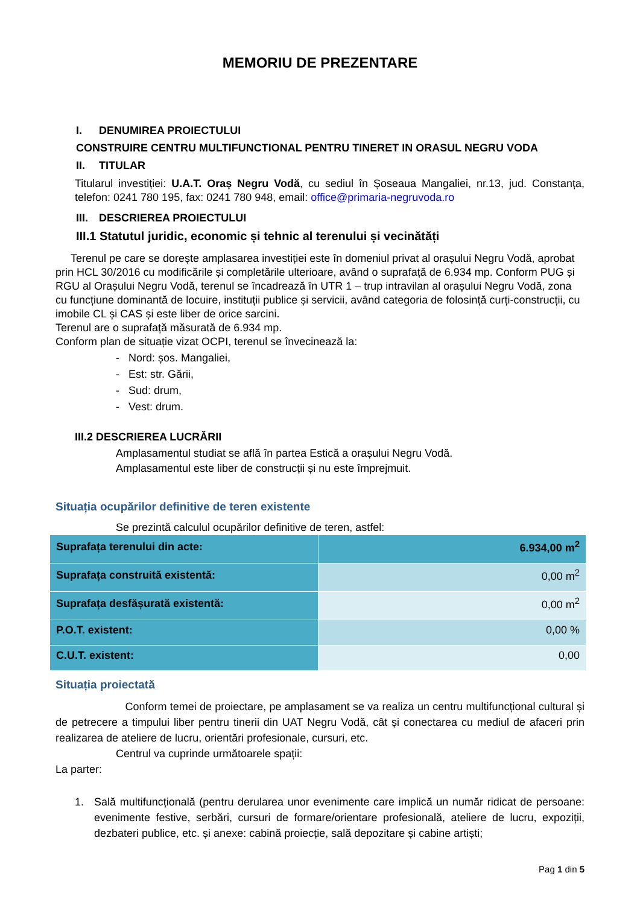MEMORIU DE PREZENTARE
I. DENUMIREA PROIECTULUI
CONSTRUIRE CENTRU MULTIFUNCTIONAL PENTRU TINERET IN ORASUL NEGRU VODA
II. TITULAR
Titularul investiției: U.A.T. Oraș Negru Vodă, cu sediul în Șoseaua Mangaliei, nr.13, jud. Constanța, telefon: 0241 780 195, fax: 0241 780 948, email: office@primaria-negruvoda.ro
III. DESCRIEREA PROIECTULUI
III.1 Statutul juridic, economic și tehnic al terenului și vecinătăți
Terenul pe care se dorește amplasarea investiției este în domeniul privat al orașului Negru Vodă, aprobat prin HCL 30/2016 cu modificările și completările ulterioare, având o suprafață de 6.934 mp. Conform PUG și RGU al Orașului Negru Vodă, terenul se încadrează în UTR 1 – trup intravilan al orașului Negru Vodă, zona cu funcțiune dominantă de locuire, instituții publice și servicii, având categoria de folosință curți-construcții, cu imobile CL și CAS și este liber de orice sarcini.
Terenul are o suprafață măsurată de 6.934 mp.
Conform plan de situație vizat OCPI, terenul se învecinează la:
- Nord: șos. Mangaliei,
- Est: str. Gării,
- Sud: drum,
- Vest: drum.
III.2 DESCRIEREA LUCRĂRII
Amplasamentul studiat se află în partea Estică a orașului Negru Vodă.
Amplasamentul este liber de construcții și nu este împrejmuit.
Situația ocupărilor definitive de teren existente
Se prezintă calculul ocupărilor definitive de teren, astfel:
| Suprafața terenului din acte: | 6.934,00 m<sup>2</sup> |
| Suprafața construită existentă: | 0,00 m<sup>2</sup> |
| Suprafața desfășurată existentă: | 0,00 m<sup>2</sup> |
| P.O.T. existent: | 0,00 % |
| C.U.T. existent: | 0,00 |
Situația proiectată
Conform temei de proiectare, pe amplasament se va realiza un centru multifuncțional cultural și de petrecere a timpului liber pentru tinerii din UAT Negru Vodă, cât și conectarea cu mediul de afaceri prin realizarea de ateliere de lucru, orientări profesionale, cursuri, etc.
Centrul va cuprinde următoarele spații:
La parter:
1.
Sală multifuncțională (pentru derularea unor evenimente care implică un număr ridicat de persoane: evenimente festive, serbări, cursuri de formare/orientare profesională, ateliere de lucru, expoziții, dezbateri publice, etc. și anexe: cabină proiecție, sală depozitare și cabine artiști;
Pag 1 din 5